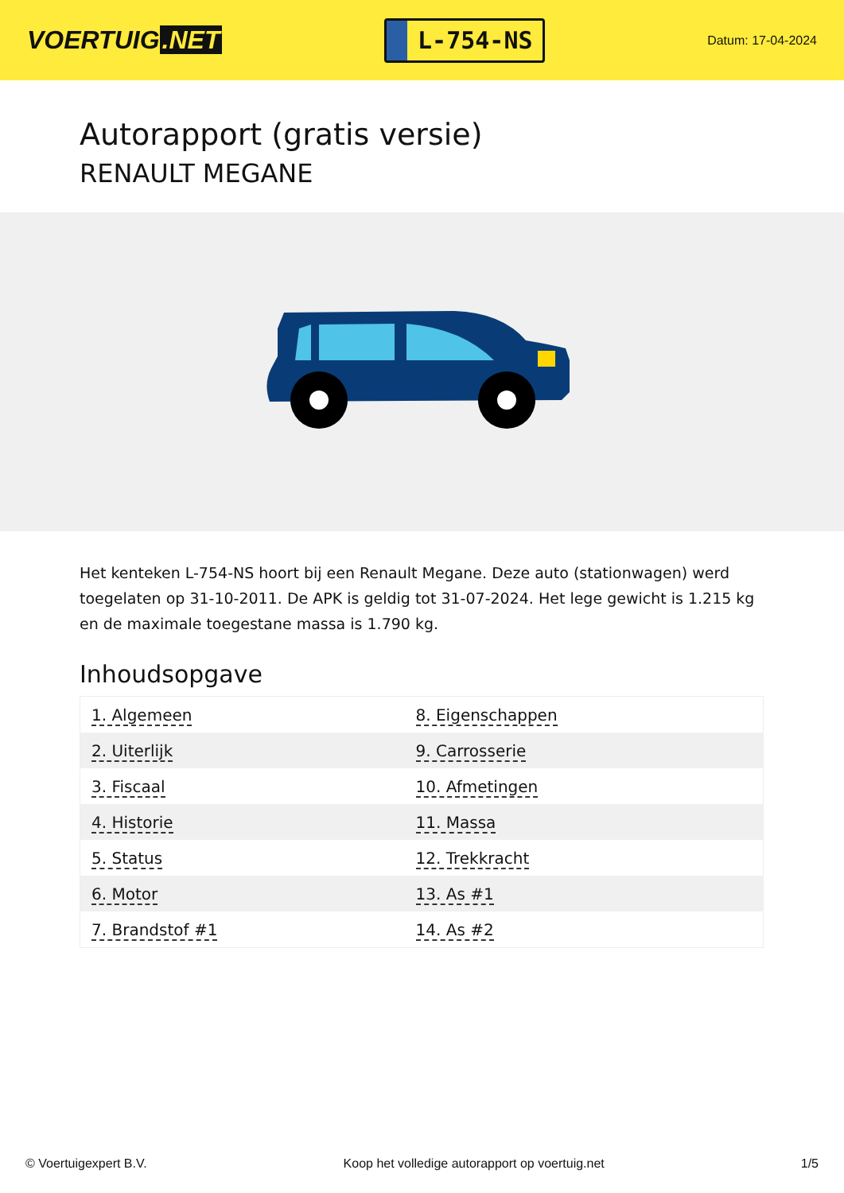VOERTUIG.NET
L-754-NS
Datum: 17-04-2024
Autorapport (gratis versie)
RENAULT MEGANE
Het kenteken L-754-NS hoort bij een Renault Megane. Deze auto (stationwagen) werd toegelaten op 31-10-2011. De APK is geldig tot 31-07-2024. Het lege gewicht is 1.215 kg en de maximale toegestane massa is 1.790 kg.
Inhoudsopgave
| 1. Algemeen | 8. Eigenschappen |
| 2. Uiterlijk | 9. Carrosserie |
| 3. Fiscaal | 10. Afmetingen |
| 4. Historie | 11. Massa |
| 5. Status | 12. Trekkracht |
| 6. Motor | 13. As #1 |
| 7. Brandstof #1 | 14. As #2 |
© Voertuigexpert B.V. Koop het volledige autorapport op voertuig.net 1/5